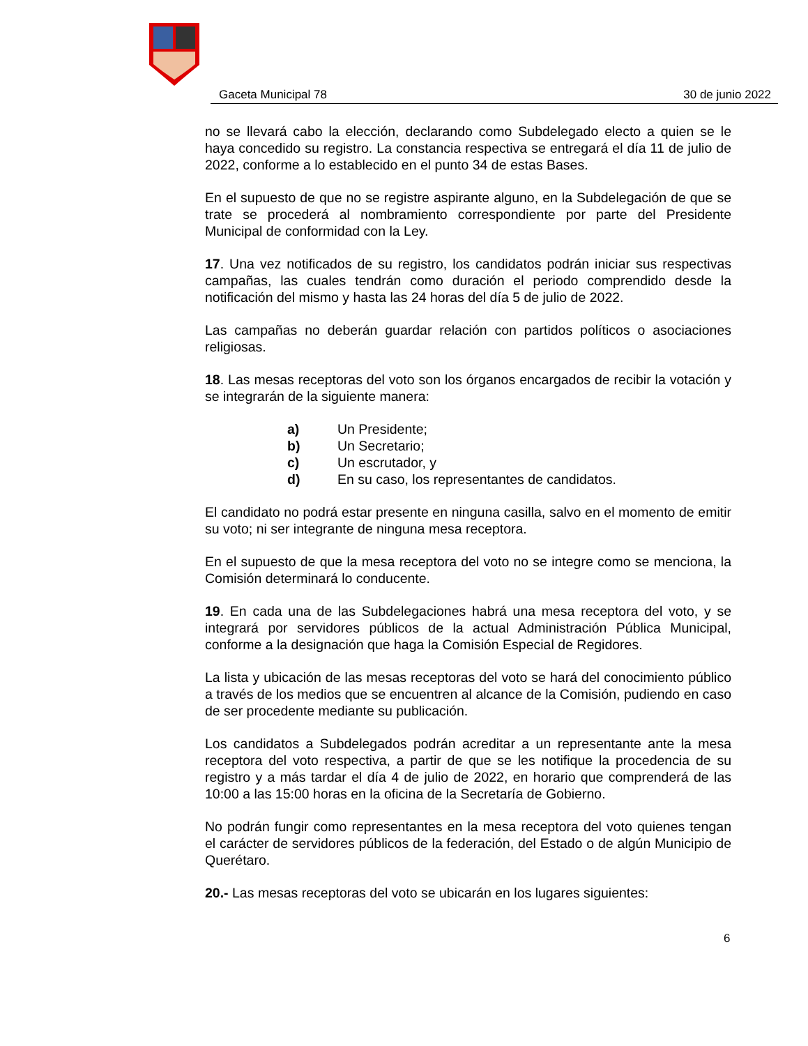Gaceta Municipal 78 30 de junio 2022
no se llevará cabo la elección, declarando como Subdelegado electo a quien se le haya concedido su registro. La constancia respectiva se entregará el día 11 de julio de 2022, conforme a lo establecido en el punto 34 de estas Bases.
En el supuesto de que no se registre aspirante alguno, en la Subdelegación de que se trate se procederá al nombramiento correspondiente por parte del Presidente Municipal de conformidad con la Ley.
17. Una vez notificados de su registro, los candidatos podrán iniciar sus respectivas campañas, las cuales tendrán como duración el periodo comprendido desde la notificación del mismo y hasta las 24 horas del día 5 de julio de 2022.
Las campañas no deberán guardar relación con partidos políticos o asociaciones religiosas.
18. Las mesas receptoras del voto son los órganos encargados de recibir la votación y se integrarán de la siguiente manera:
a) Un Presidente;
b) Un Secretario;
c) Un escrutador, y
d) En su caso, los representantes de candidatos.
El candidato no podrá estar presente en ninguna casilla, salvo en el momento de emitir su voto; ni ser integrante de ninguna mesa receptora.
En el supuesto de que la mesa receptora del voto no se integre como se menciona, la Comisión determinará lo conducente.
19. En cada una de las Subdelegaciones habrá una mesa receptora del voto, y se integrará por servidores públicos de la actual Administración Pública Municipal, conforme a la designación que haga la Comisión Especial de Regidores.
La lista y ubicación de las mesas receptoras del voto se hará del conocimiento público a través de los medios que se encuentren al alcance de la Comisión, pudiendo en caso de ser procedente mediante su publicación.
Los candidatos a Subdelegados podrán acreditar a un representante ante la mesa receptora del voto respectiva, a partir de que se les notifique la procedencia de su registro y a más tardar el día 4 de julio de 2022, en horario que comprenderá de las 10:00 a las 15:00 horas en la oficina de la Secretaría de Gobierno.
No podrán fungir como representantes en la mesa receptora del voto quienes tengan el carácter de servidores públicos de la federación, del Estado o de algún Municipio de Querétaro.
20.- Las mesas receptoras del voto se ubicarán en los lugares siguientes:
6